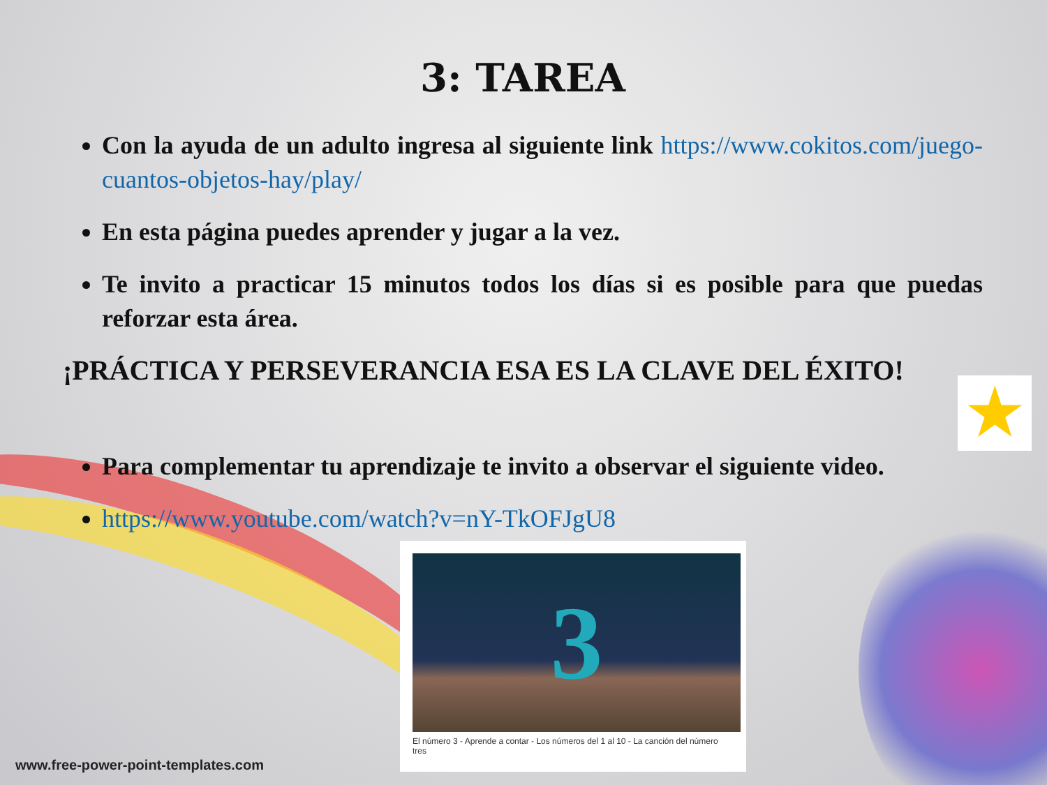3: TAREA
Con la ayuda de un adulto ingresa al siguiente link https://www.cokitos.com/juego-cuantos-objetos-hay/play/
En esta página puedes aprender y jugar a la vez.
Te invito a practicar 15 minutos todos los días si es posible para que puedas reforzar esta área.
¡PRÁCTICA Y PERSEVERANCIA ESA ES LA CLAVE DEL ÉXITO!
Para complementar tu aprendizaje te invito a observar el siguiente video.
https://www.youtube.com/watch?v=nY-TkOFJgU8
★
3
El número 3 - Aprende a contar - Los números del 1 al 10 - La canción del número tres
www.free-power-point-templates.com